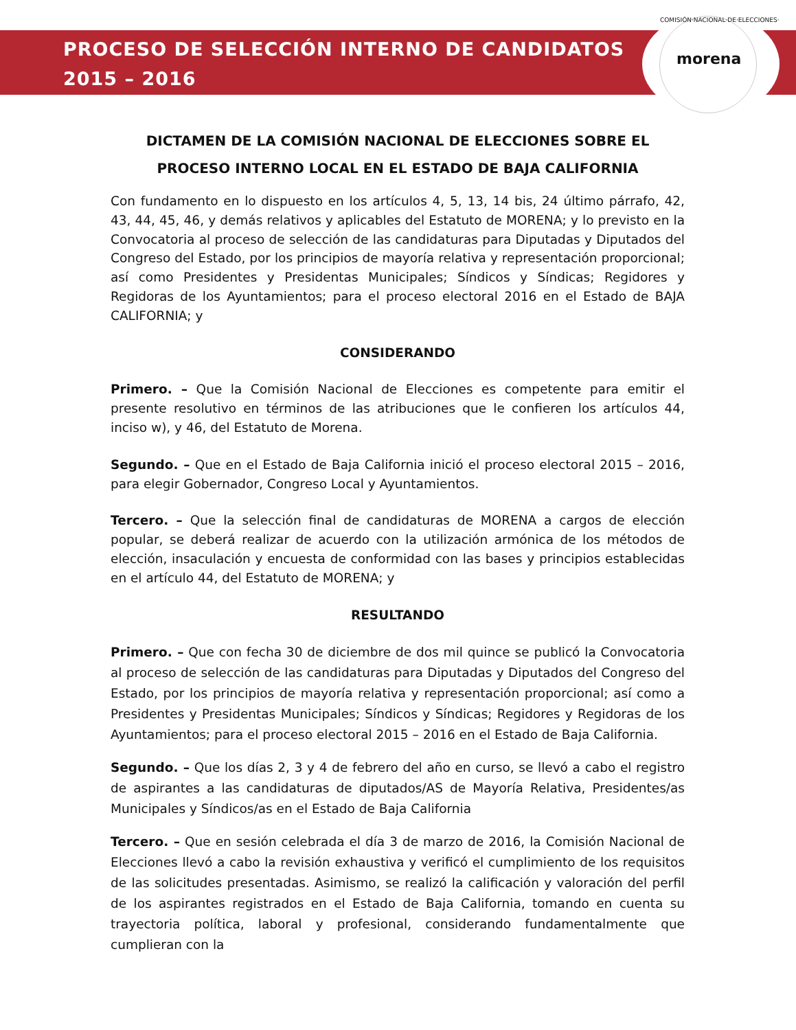PROCESO DE SELECCIÓN INTERNO DE CANDIDATOS
2015 – 2016
COMISIÓN·NACIONAL·DE·ELECCIONES·
morena
DICTAMEN DE LA COMISIÓN NACIONAL DE ELECCIONES SOBRE EL PROCESO INTERNO LOCAL EN EL ESTADO DE BAJA CALIFORNIA
Con fundamento en lo dispuesto en los artículos 4, 5, 13, 14 bis, 24 último párrafo, 42, 43, 44, 45, 46, y demás relativos y aplicables del Estatuto de MORENA; y lo previsto en la Convocatoria al proceso de selección de las candidaturas para Diputadas y Diputados del Congreso del Estado, por los principios de mayoría relativa y representación proporcional; así como Presidentes y Presidentas Municipales; Síndicos y Síndicas; Regidores y Regidoras de los Ayuntamientos; para el proceso electoral 2016 en el Estado de BAJA CALIFORNIA; y
CONSIDERANDO
Primero. – Que la Comisión Nacional de Elecciones es competente para emitir el presente resolutivo en términos de las atribuciones que le confieren los artículos 44, inciso w), y 46, del Estatuto de Morena.
Segundo. – Que en el Estado de Baja California inició el proceso electoral 2015 – 2016, para elegir Gobernador, Congreso Local y Ayuntamientos.
Tercero. – Que la selección final de candidaturas de MORENA a cargos de elección popular, se deberá realizar de acuerdo con la utilización armónica de los métodos de elección, insaculación y encuesta de conformidad con las bases y principios establecidas en el artículo 44, del Estatuto de MORENA; y
RESULTANDO
Primero. – Que con fecha 30 de diciembre de dos mil quince se publicó la Convocatoria al proceso de selección de las candidaturas para Diputadas y Diputados del Congreso del Estado, por los principios de mayoría relativa y representación proporcional; así como a Presidentes y Presidentas Municipales; Síndicos y Síndicas; Regidores y Regidoras de los Ayuntamientos; para el proceso electoral 2015 – 2016 en el Estado de Baja California.
Segundo. – Que los días 2, 3 y 4 de febrero del año en curso, se llevó a cabo el registro de aspirantes a las candidaturas de diputados/AS de Mayoría Relativa, Presidentes/as Municipales y Síndicos/as en el Estado de Baja California
Tercero. – Que en sesión celebrada el día 3 de marzo de 2016, la Comisión Nacional de Elecciones llevó a cabo la revisión exhaustiva y verificó el cumplimiento de los requisitos de las solicitudes presentadas. Asimismo, se realizó la calificación y valoración del perfil de los aspirantes registrados en el Estado de Baja California, tomando en cuenta su trayectoria política, laboral y profesional, considerando fundamentalmente que cumplieran con la